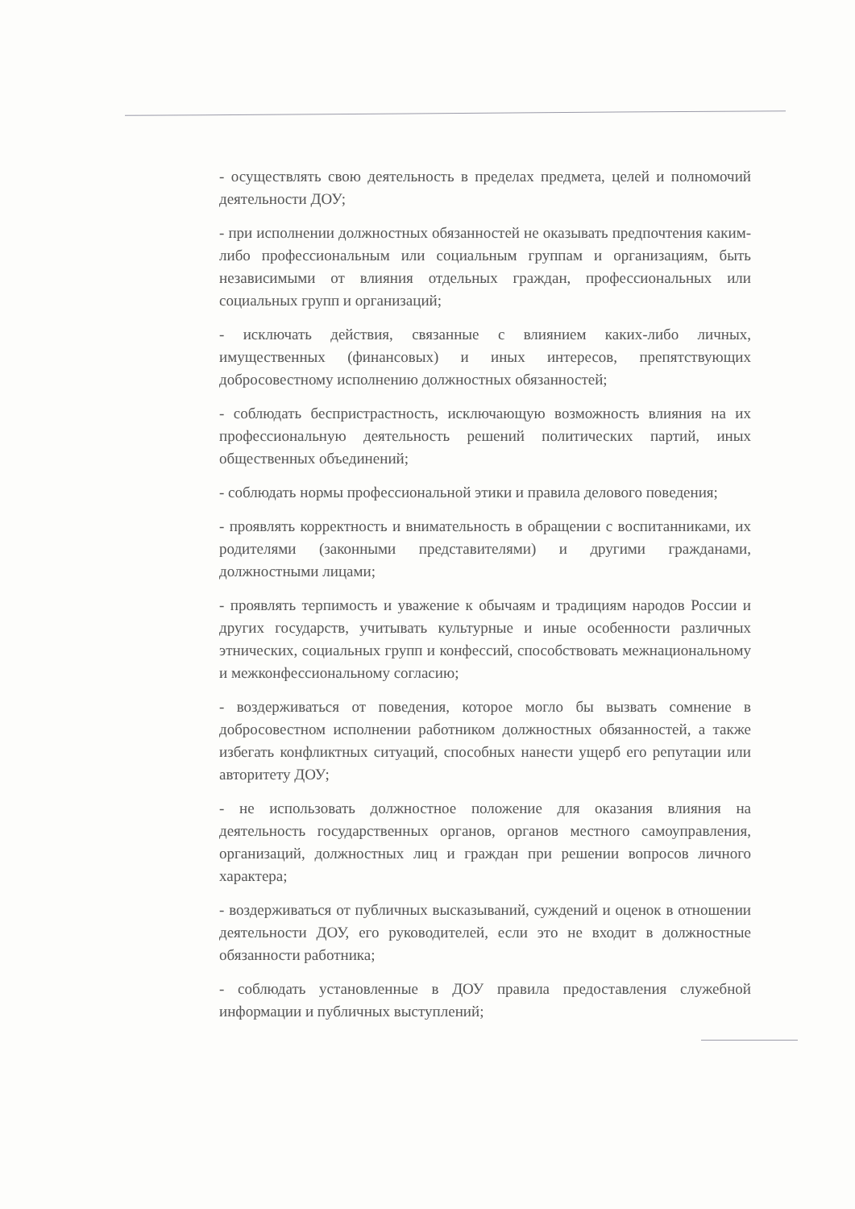- осуществлять свою деятельность в пределах предмета, целей и полномочий деятельности ДОУ;
- при исполнении должностных обязанностей не оказывать предпочтения каким-либо профессиональным или социальным группам и организациям, быть независимыми от влияния отдельных граждан, профессиональных или социальных групп и организаций;
- исключать действия, связанные с влиянием каких-либо личных, имущественных (финансовых) и иных интересов, препятствующих добросовестному исполнению должностных обязанностей;
- соблюдать беспристрастность, исключающую возможность влияния на их профессиональную деятельность решений политических партий, иных общественных объединений;
- соблюдать нормы профессиональной этики и правила делового поведения;
- проявлять корректность и внимательность в обращении с воспитанниками, их родителями (законными представителями) и другими гражданами, должностными лицами;
- проявлять терпимость и уважение к обычаям и традициям народов России и других государств, учитывать культурные и иные особенности различных этнических, социальных групп и конфессий, способствовать межнациональному и межконфессиональному согласию;
- воздерживаться от поведения, которое могло бы вызвать сомнение в добросовестном исполнении работником должностных обязанностей, а также избегать конфликтных ситуаций, способных нанести ущерб его репутации или авторитету ДОУ;
- не использовать должностное положение для оказания влияния на деятельность государственных органов, органов местного самоуправления, организаций, должностных лиц и граждан при решении вопросов личного характера;
- воздерживаться от публичных высказываний, суждений и оценок в отношении деятельности ДОУ, его руководителей, если это не входит в должностные обязанности работника;
- соблюдать установленные в ДОУ правила предоставления служебной информации и публичных выступлений;